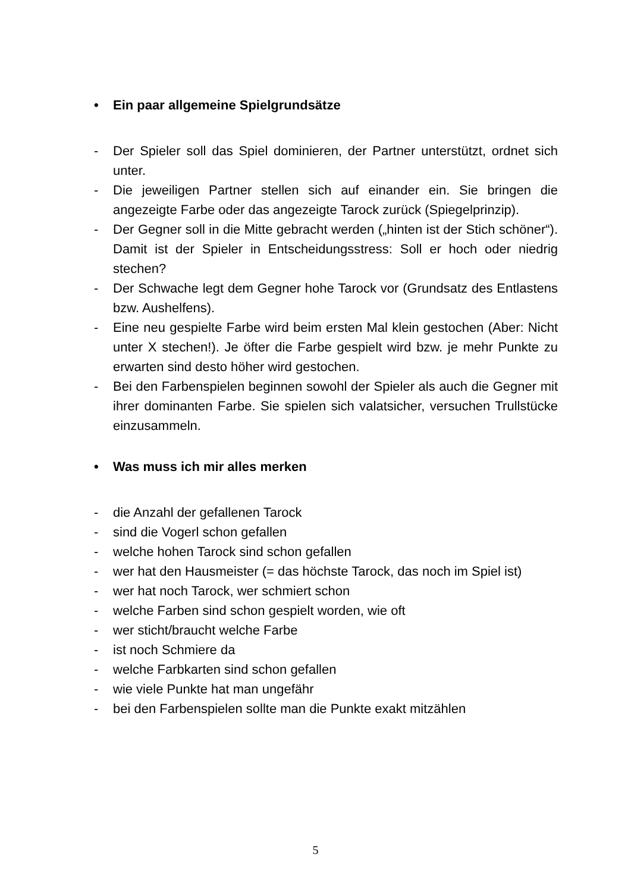• Ein paar allgemeine Spielgrundsätze
- Der Spieler soll das Spiel dominieren, der Partner unterstützt, ordnet sich unter.
- Die jeweiligen Partner stellen sich auf einander ein. Sie bringen die angezeigte Farbe oder das angezeigte Tarock zurück (Spiegelprinzip).
- Der Gegner soll in die Mitte gebracht werden („hinten ist der Stich schöner“). Damit ist der Spieler in Entscheidungsstress: Soll er hoch oder niedrig stechen?
- Der Schwache legt dem Gegner hohe Tarock vor (Grundsatz des Entlastens bzw. Aushelfens).
- Eine neu gespielte Farbe wird beim ersten Mal klein gestochen (Aber: Nicht unter X stechen!). Je öfter die Farbe gespielt wird bzw. je mehr Punkte zu erwarten sind desto höher wird gestochen.
- Bei den Farbenspielen beginnen sowohl der Spieler als auch die Gegner mit ihrer dominanten Farbe. Sie spielen sich valatsicher, versuchen Trullstücke einzusammeln.
• Was muss ich mir alles merken
- die Anzahl der gefallenen Tarock
- sind die Vogerl schon gefallen
- welche hohen Tarock sind schon gefallen
- wer hat den Hausmeister (= das höchste Tarock, das noch im Spiel ist)
- wer hat noch Tarock, wer schmiert schon
- welche Farben sind schon gespielt worden, wie oft
- wer sticht/braucht welche Farbe
- ist noch Schmiere da
- welche Farbkarten sind schon gefallen
- wie viele Punkte hat man ungefähr
- bei den Farbenspielen sollte man die Punkte exakt mitzählen
5